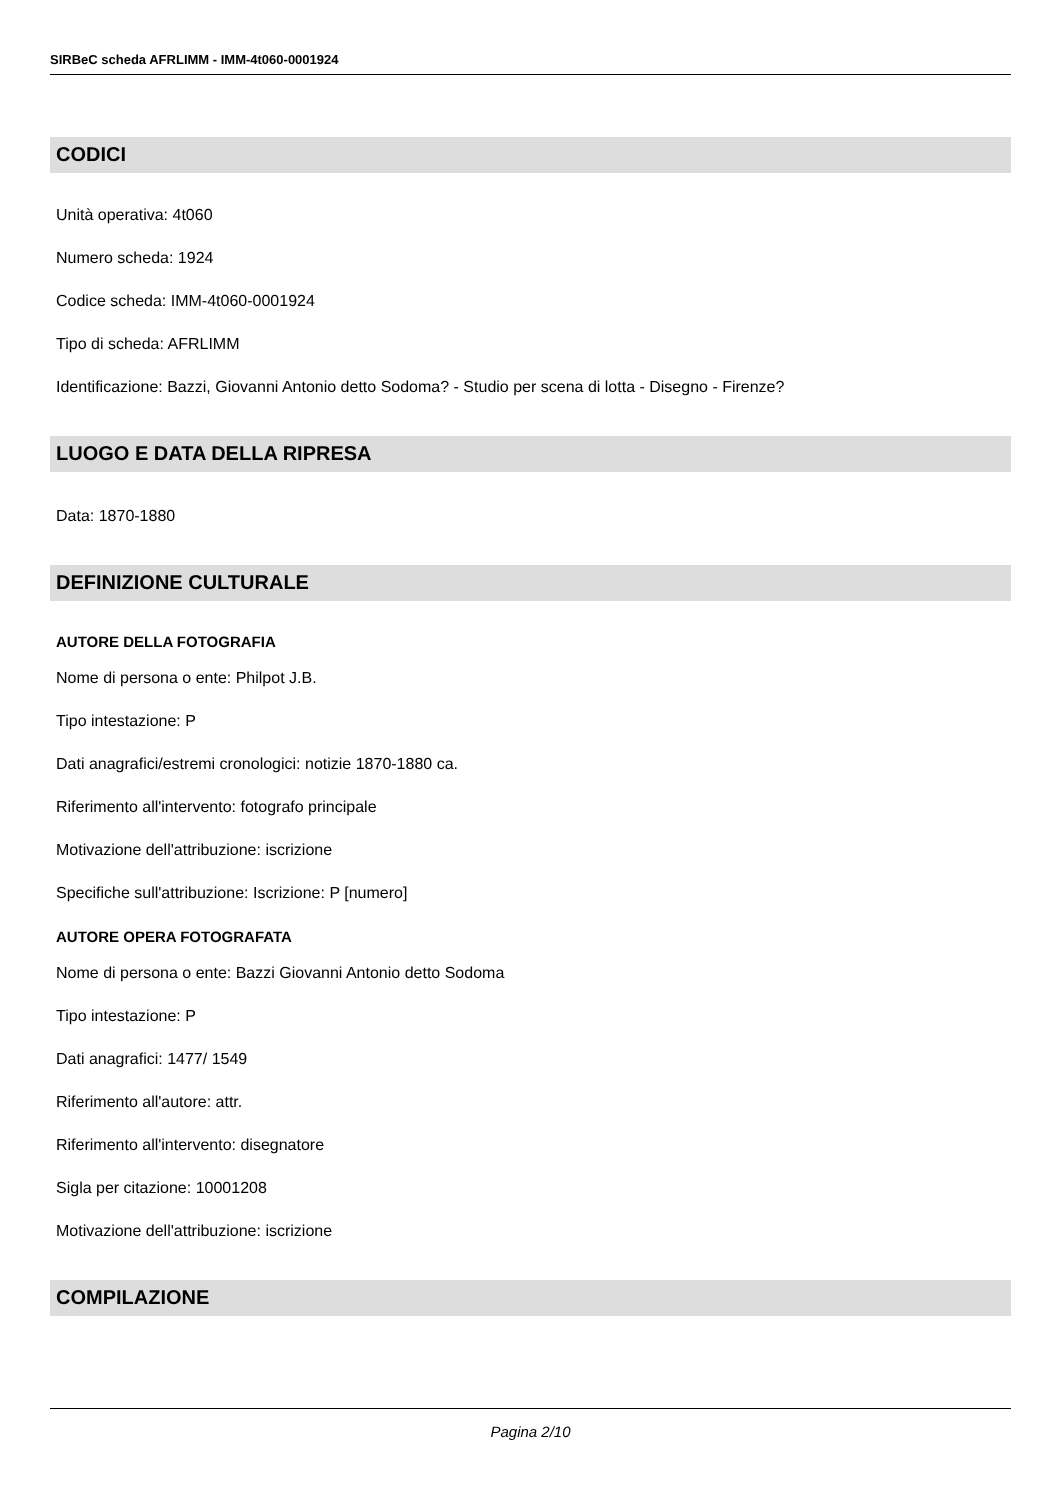SIRBeC scheda AFRLIMM - IMM-4t060-0001924
CODICI
Unità operativa: 4t060
Numero scheda: 1924
Codice scheda: IMM-4t060-0001924
Tipo di scheda: AFRLIMM
Identificazione: Bazzi, Giovanni Antonio detto Sodoma? - Studio per scena di lotta - Disegno - Firenze?
LUOGO E DATA DELLA RIPRESA
Data: 1870-1880
DEFINIZIONE CULTURALE
AUTORE DELLA FOTOGRAFIA
Nome di persona o ente: Philpot J.B.
Tipo intestazione: P
Dati anagrafici/estremi cronologici: notizie 1870-1880 ca.
Riferimento all'intervento: fotografo principale
Motivazione dell'attribuzione: iscrizione
Specifiche sull'attribuzione: Iscrizione: P [numero]
AUTORE OPERA FOTOGRAFATA
Nome di persona o ente: Bazzi Giovanni Antonio detto Sodoma
Tipo intestazione: P
Dati anagrafici: 1477/ 1549
Riferimento all'autore: attr.
Riferimento all'intervento: disegnatore
Sigla per citazione: 10001208
Motivazione dell'attribuzione: iscrizione
COMPILAZIONE
Pagina 2/10